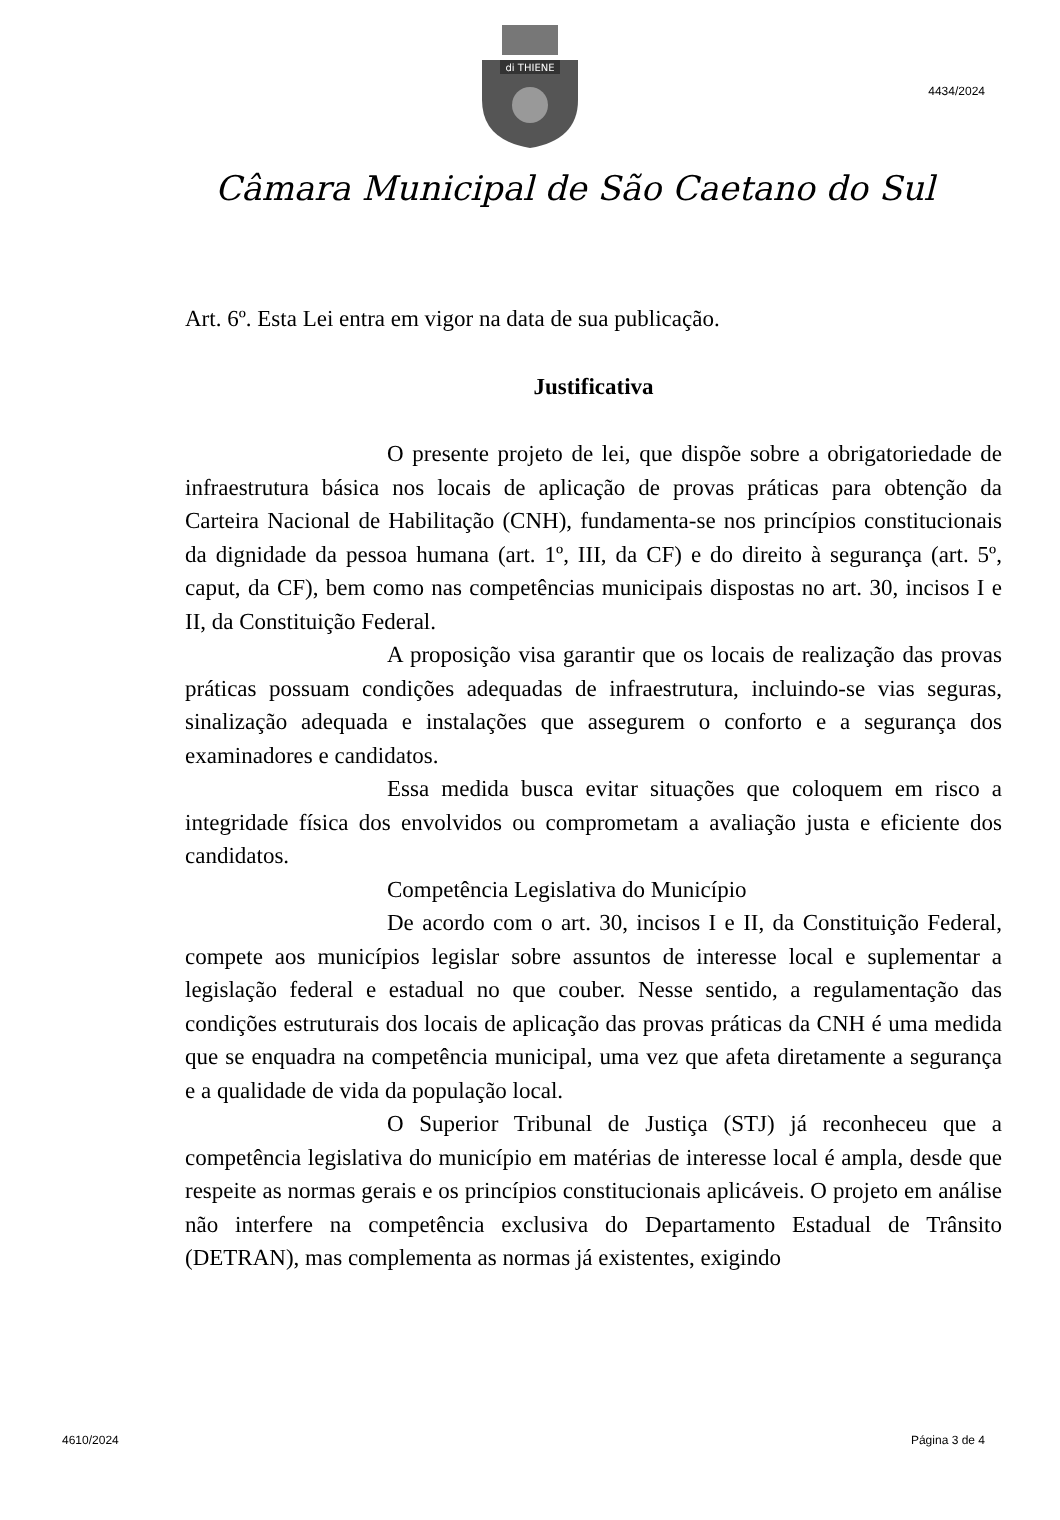4434/2024
di THIENE
Câmara Municipal de São Caetano do Sul
Art. 6º. Esta Lei entra em vigor na data de sua publicação.
Justificativa
O presente projeto de lei, que dispõe sobre a obrigatoriedade de infraestrutura básica nos locais de aplicação de provas práticas para obtenção da Carteira Nacional de Habilitação (CNH), fundamenta-se nos princípios constitucionais da dignidade da pessoa humana (art. 1º, III, da CF) e do direito à segurança (art. 5º, caput, da CF), bem como nas competências municipais dispostas no art. 30, incisos I e II, da Constituição Federal.
A proposição visa garantir que os locais de realização das provas práticas possuam condições adequadas de infraestrutura, incluindo-se vias seguras, sinalização adequada e instalações que assegurem o conforto e a segurança dos examinadores e candidatos.
Essa medida busca evitar situações que coloquem em risco a integridade física dos envolvidos ou comprometam a avaliação justa e eficiente dos candidatos.
Competência Legislativa do Município
De acordo com o art. 30, incisos I e II, da Constituição Federal, compete aos municípios legislar sobre assuntos de interesse local e suplementar a legislação federal e estadual no que couber. Nesse sentido, a regulamentação das condições estruturais dos locais de aplicação das provas práticas da CNH é uma medida que se enquadra na competência municipal, uma vez que afeta diretamente a segurança e a qualidade de vida da população local.
O Superior Tribunal de Justiça (STJ) já reconheceu que a competência legislativa do município em matérias de interesse local é ampla, desde que respeite as normas gerais e os princípios constitucionais aplicáveis. O projeto em análise não interfere na competência exclusiva do Departamento Estadual de Trânsito (DETRAN), mas complementa as normas já existentes, exigindo
4610/2024 Página 3 de 4